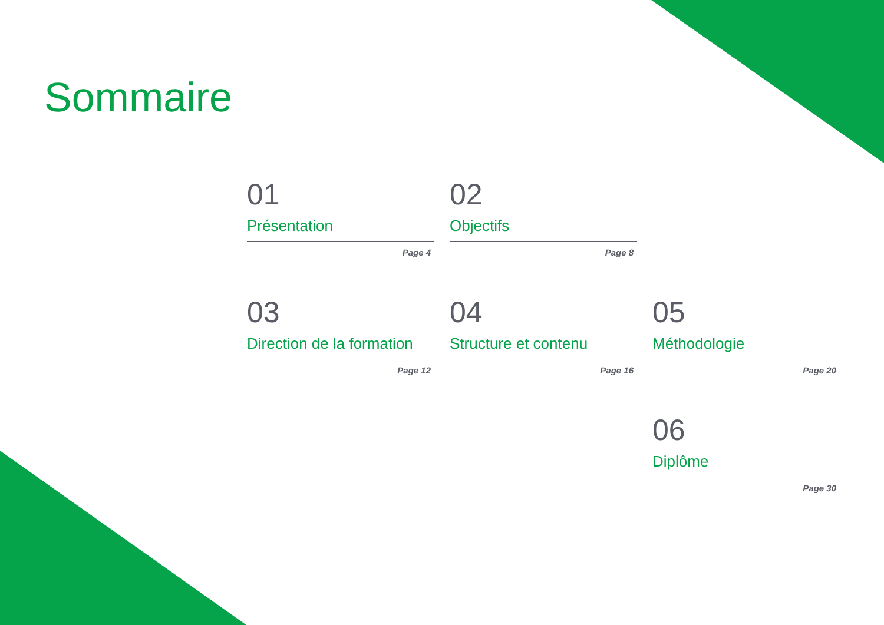Sommaire
01
Présentation
Page 4
02
Objectifs
Page 8
03
Direction de la formation
Page 12
04
Structure et contenu
Page 16
05
Méthodologie
Page 20
06
Diplôme
Page 30